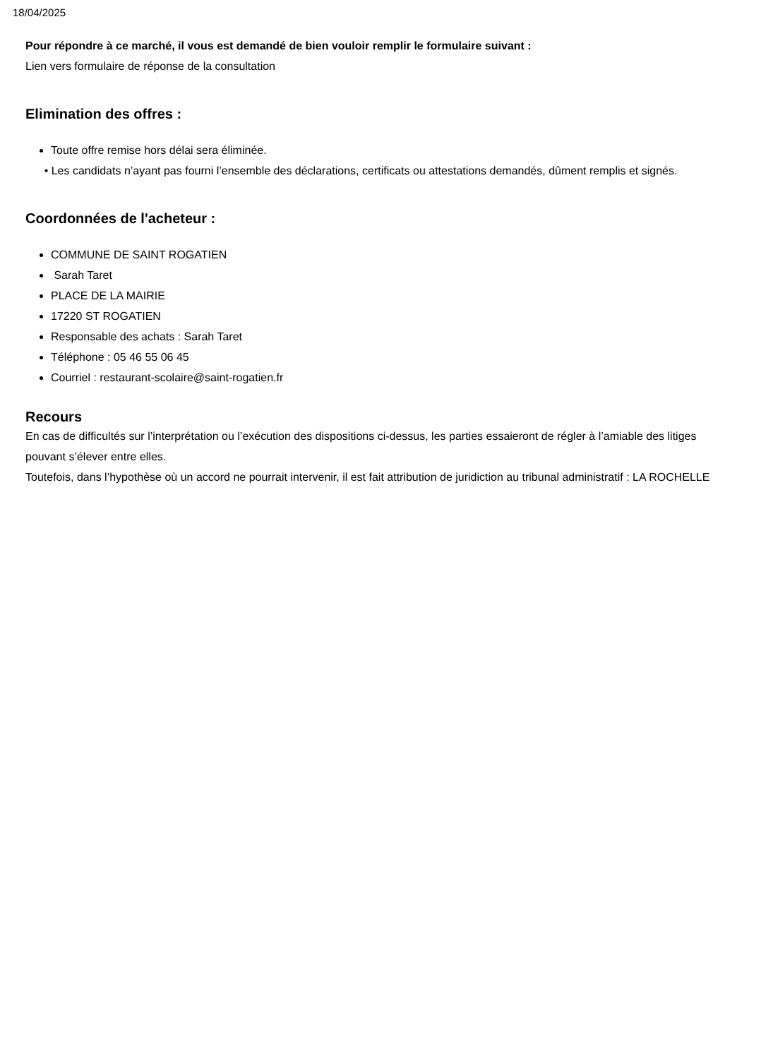18/04/2025
Pour répondre à ce marché, il vous est demandé de bien vouloir remplir le formulaire suivant :
Lien vers formulaire de réponse de la consultation
Elimination des offres :
Toute offre remise hors délai sera éliminée.
• Les candidats n’ayant pas fourni l’ensemble des déclarations, certificats ou attestations demandés, dûment remplis et signés.
Coordonnées de l'acheteur :
COMMUNE DE SAINT ROGATIEN
Sarah Taret
PLACE DE LA MAIRIE
17220 ST ROGATIEN
Responsable des achats : Sarah Taret
Téléphone : 05 46 55 06 45
Courriel : restaurant-scolaire@saint-rogatien.fr
Recours
En cas de difficultés sur l’interprétation ou l’exécution des dispositions ci-dessus, les parties essaieront de régler à l’amiable des litiges pouvant s’élever entre elles.
Toutefois, dans l’hypothèse où un accord ne pourrait intervenir, il est fait attribution de juridiction au tribunal administratif : LA ROCHELLE